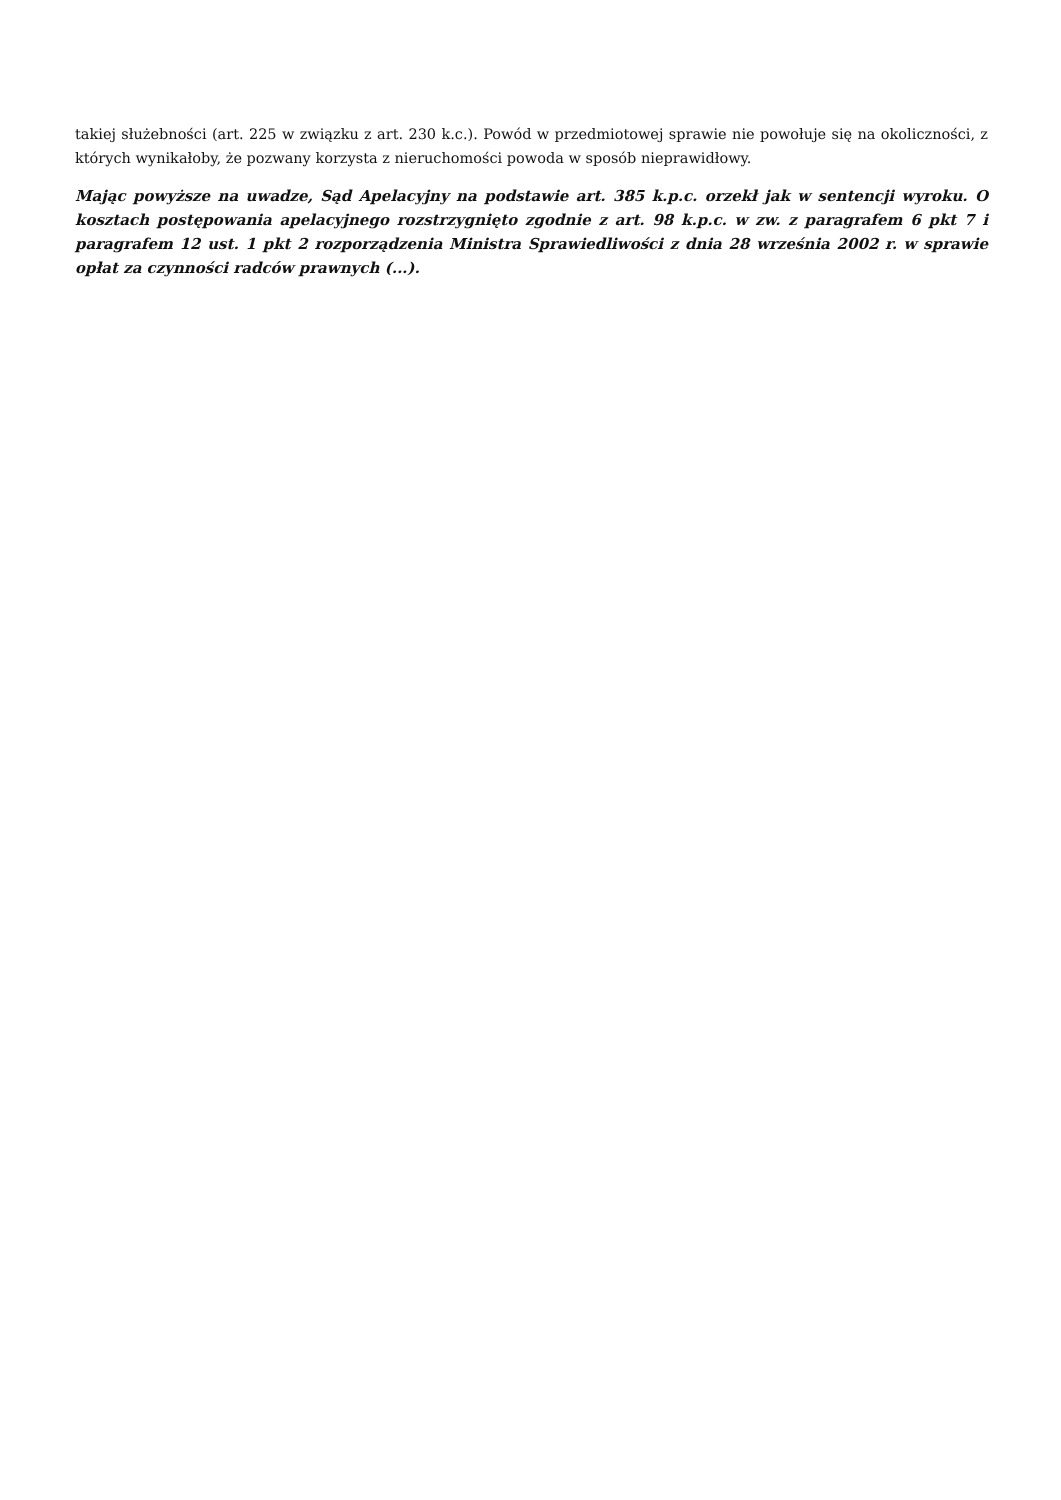takiej służebności (art. 225 w związku z art. 230 k.c.). Powód w przedmiotowej sprawie nie powołuje się na okoliczności, z których wynikałoby, że pozwany korzysta z nieruchomości powoda w sposób nieprawidłowy.
Mając powyższe na uwadze, Sąd Apelacyjny na podstawie art. 385 k.p.c. orzekł jak w sentencji wyroku. O kosztach postępowania apelacyjnego rozstrzygnięto zgodnie z art. 98 k.p.c. w zw. z paragrafem 6 pkt 7 i paragrafem 12 ust. 1 pkt 2 rozporządzenia Ministra Sprawiedliwości z dnia 28 września 2002 r. w sprawie opłat za czynności radców prawnych (...).